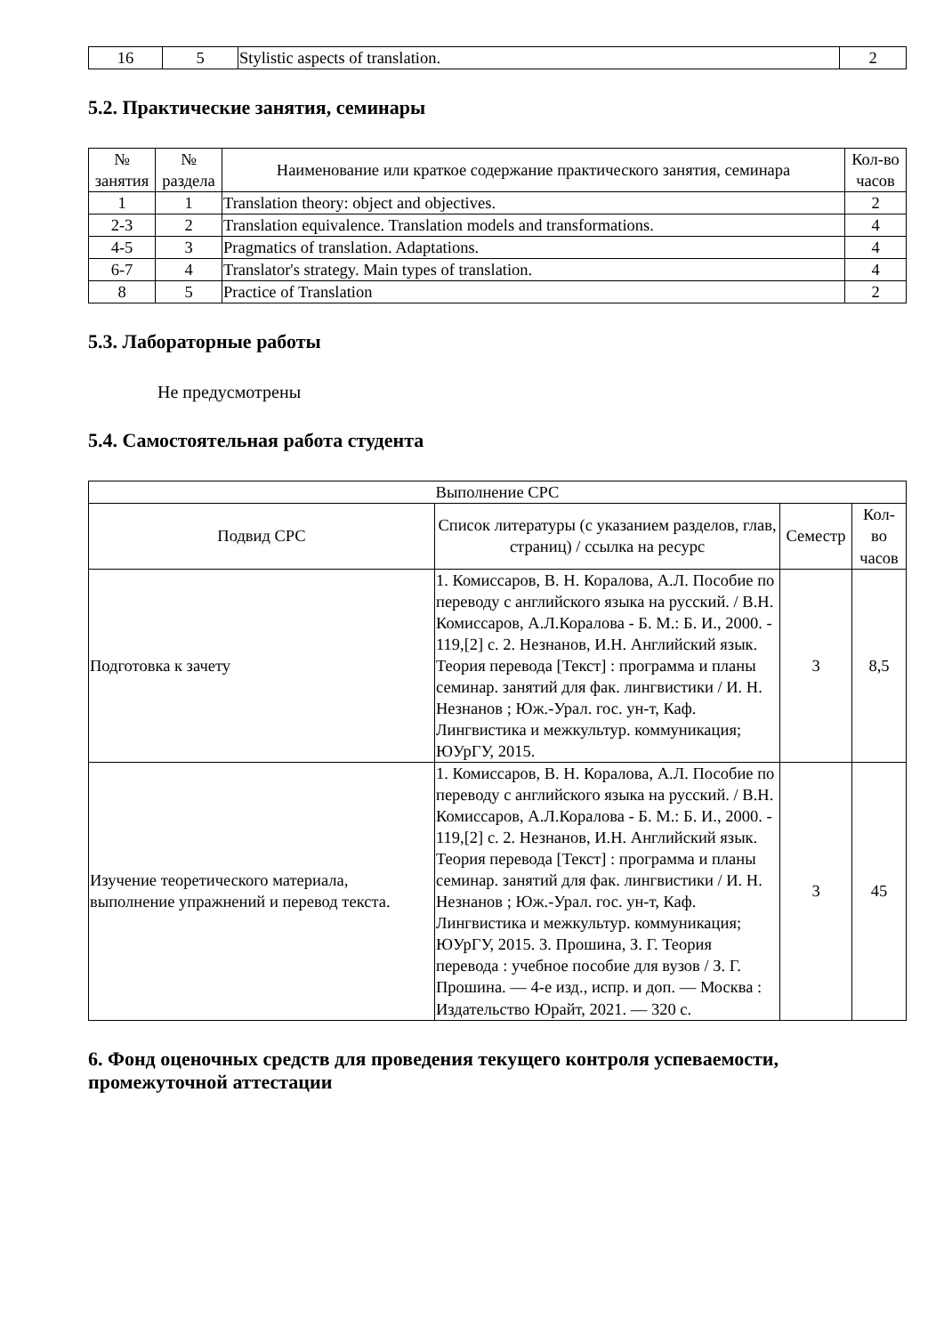| 16 | 5 | Stylistic aspects of translation. | 2 |
5.2. Практические занятия, семинары
| № занятия | № раздела | Наименование или краткое содержание практического занятия, семинара | Кол-во часов |
| --- | --- | --- | --- |
| 1 | 1 | Translation theory: object and objectives. | 2 |
| 2-3 | 2 | Translation equivalence. Translation models and transformations. | 4 |
| 4-5 | 3 | Pragmatics of translation. Adaptations. | 4 |
| 6-7 | 4 | Translator's strategy. Main types of translation. | 4 |
| 8 | 5 | Practice of Translation | 2 |
5.3. Лабораторные работы
Не предусмотрены
5.4. Самостоятельная работа студента
| Выполнение СРС | | | |
| --- | --- | --- | --- |
| Подвид СРС | Список литературы (с указанием разделов, глав, страниц) / ссылка на ресурс | Семестр | Кол- во часов |
| Подготовка к зачету | 1. Комиссаров, В. Н. Коралова, А.Л. Пособие по переводу с английского языка на русский. / В.Н. Комиссаров, А.Л.Коралова - Б. М.: Б. И., 2000. - 119,[2] с. 2. Незнанов, И.Н. Английский язык. Теория перевода [Текст] : программа и планы семинар. занятий для фак. лингвистики / И. Н. Незнанов ; Юж.-Урал. гос. ун-т, Каф. Лингвистика и межкультур. коммуникация; ЮУрГУ, 2015. | 3 | 8,5 |
| Изучение теоретического материала, выполнение упражнений и перевод текста. | 1. Комиссаров, В. Н. Коралова, А.Л. Пособие по переводу с английского языка на русский. / В.Н. Комиссаров, А.Л.Коралова - Б. М.: Б. И., 2000. - 119,[2] с. 2. Незнанов, И.Н. Английский язык. Теория перевода [Текст] : программа и планы семинар. занятий для фак. лингвистики / И. Н. Незнанов ; Юж.-Урал. гос. ун-т, Каф. Лингвистика и межкультур. коммуникация; ЮУрГУ, 2015. 3. Прошина, З. Г. Теория перевода : учебное пособие для вузов / З. Г. Прошина. — 4-е изд., испр. и доп. — Москва : Издательство Юрайт, 2021. — 320 с. | 3 | 45 |
6. Фонд оценочных средств для проведения текущего контроля успеваемости, промежуточной аттестации